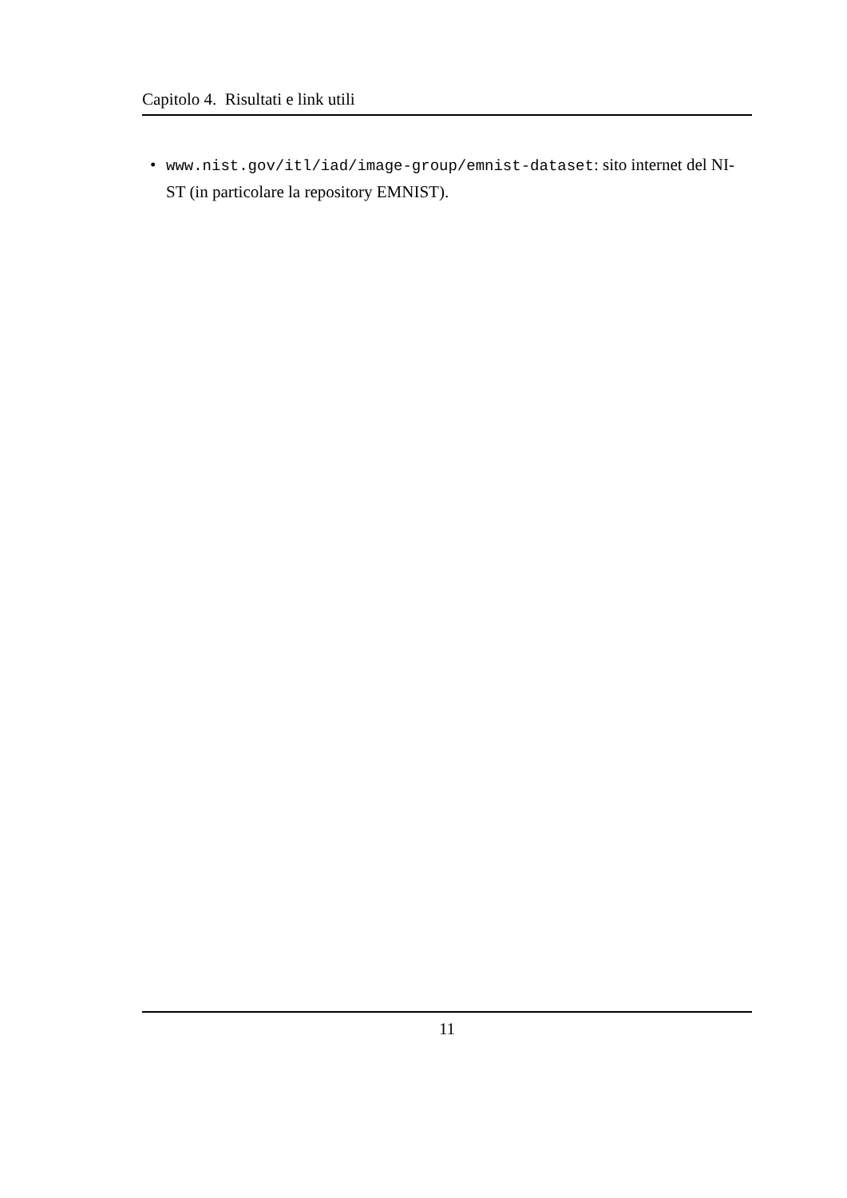Capitolo 4. Risultati e link utili
• www.nist.gov/itl/iad/image-group/emnist-dataset: sito internet del NI-ST (in particolare la repository EMNIST).
11